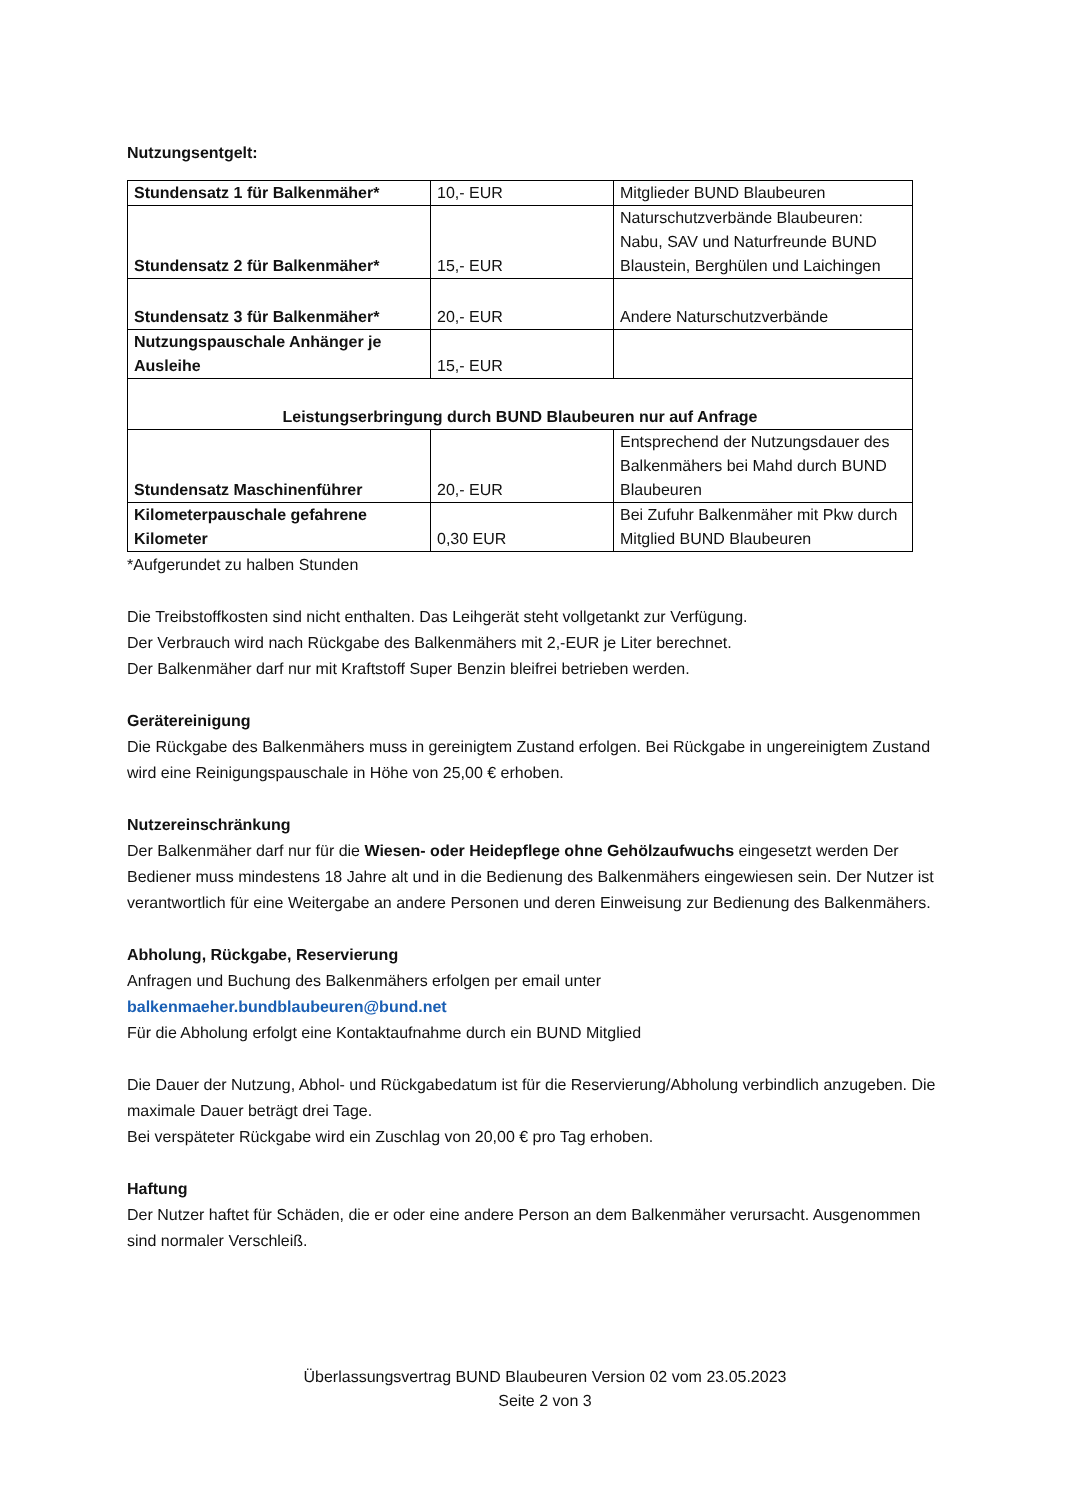Nutzungsentgelt:
| Stundensatz 1 für Balkenmäher* | 10,- EUR | Mitglieder BUND Blaubeuren |
| Stundensatz 2 für Balkenmäher* | 15,- EUR | Naturschutzverbände Blaubeuren: Nabu, SAV und Naturfreunde BUND Blaustein, Berghülen und Laichingen |
| Stundensatz 3 für Balkenmäher* | 20,- EUR | Andere Naturschutzverbände |
| Nutzungspauschale Anhänger je Ausleihe | 15,- EUR | |
| Leistungserbringung durch BUND Blaubeuren nur auf Anfrage | | |
| Stundensatz Maschinenführer | 20,- EUR | Entsprechend der Nutzungsdauer des Balkenmähers bei Mahd durch BUND Blaubeuren |
| Kilometerpauschale gefahrene Kilometer | 0,30 EUR | Bei Zufuhr Balkenmäher mit Pkw durch Mitglied BUND Blaubeuren |
*Aufgerundet zu halben Stunden
Die Treibstoffkosten sind nicht enthalten. Das Leihgerät steht vollgetankt zur Verfügung.
Der Verbrauch wird nach Rückgabe des Balkenmähers mit 2,-EUR je Liter berechnet.
Der Balkenmäher darf nur mit Kraftstoff Super Benzin bleifrei betrieben werden.
Gerätereinigung
Die Rückgabe des Balkenmähers muss in gereinigtem Zustand erfolgen. Bei Rückgabe in ungereinigtem Zustand wird eine Reinigungspauschale in Höhe von 25,00 € erhoben.
Nutzereinschränkung
Der Balkenmäher darf nur für die Wiesen- oder Heidepflege ohne Gehölzaufwuchs eingesetzt werden Der Bediener muss mindestens 18 Jahre alt und in die Bedienung des Balkenmähers eingewiesen sein. Der Nutzer ist verantwortlich für eine Weitergabe an andere Personen und deren Einweisung zur Bedienung des Balkenmähers.
Abholung, Rückgabe, Reservierung
Anfragen und Buchung des Balkenmähers erfolgen per email unter
balkenmaeher.bundblaubeuren@bund.net
Für die Abholung erfolgt eine Kontaktaufnahme durch ein BUND Mitglied
Die Dauer der Nutzung, Abhol- und Rückgabedatum ist für die Reservierung/Abholung verbindlich anzugeben. Die maximale Dauer beträgt drei Tage.
Bei verspäteter Rückgabe wird ein Zuschlag von 20,00 € pro Tag erhoben.
Haftung
Der Nutzer haftet für Schäden, die er oder eine andere Person an dem Balkenmäher verursacht. Ausgenommen sind normaler Verschleiß.
Überlassungsvertrag BUND Blaubeuren Version 02 vom 23.05.2023
Seite 2 von 3